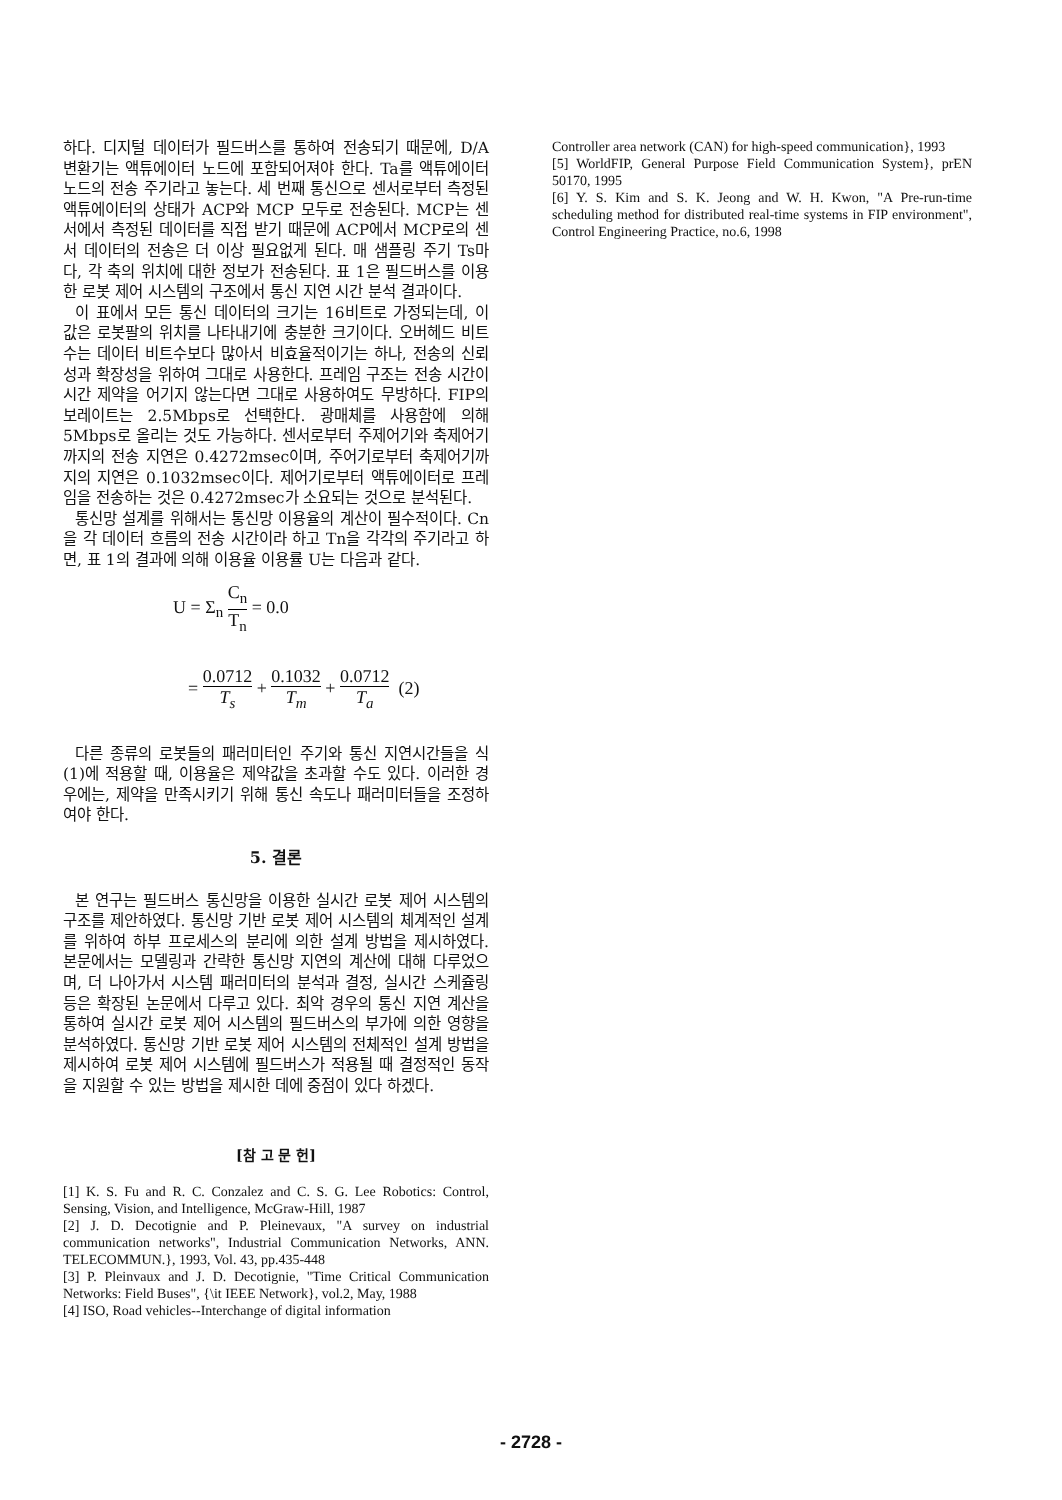하다. 디지털 데이터가 필드버스를 통하여 전송되기 때문에, D/A 변환기는 액튜에이터 노드에 포함되어져야 한다. Ta를 액튜에이터 노드의 전송 주기라고 놓는다. 세 번째 통신으로 센서로부터 측정된 액튜에이터의 상태가 ACP와 MCP 모두로 전송된다. MCP는 센서에서 측정된 데이터를 직접 받기 때문에 ACP에서 MCP로의 센서 데이터의 전송은 더 이상 필요없게 된다. 매 샘플링 주기 Ts마다, 각 축의 위치에 대한 정보가 전송된다. 표 1은 필드버스를 이용한 로봇 제어 시스템의 구조에서 통신 지연 시간 분석 결과이다.
이 표에서 모든 통신 데이터의 크기는 16비트로 가정되는데, 이 값은 로봇팔의 위치를 나타내기에 충분한 크기이다. 오버헤드 비트수는 데이터 비트수보다 많아서 비효율적이기는 하나, 전송의 신뢰성과 확장성을 위하여 그대로 사용한다. 프레임 구조는 전송 시간이 시간 제약을 어기지 않는다면 그대로 사용하여도 무방하다. FIP의 보레이트는 2.5Mbps로 선택한다. 광매체를 사용함에 의해 5Mbps로 올리는 것도 가능하다. 센서로부터 주제어기와 축제어기까지의 전송 지연은 0.4272msec이며, 주어기로부터 축제어기까지의 지연은 0.1032msec이다. 제어기로부터 액튜에이터로 프레임을 전송하는 것은 0.4272msec가 소요되는 것으로 분석된다.
통신망 설계를 위해서는 통신망 이용율의 계산이 필수적이다. Cn을 각 데이터 흐름의 전송 시간이라 하고 Tn을 각각의 주기라고 하면, 표 1의 결과에 의해 이용율 이용률 U는 다음과 같다.
U = Σ<sub>n</sub> C<sub>n</sub> T<sub>n</sub> = 0.0
= 0.0712 T<sub>s</sub> + 0.1032 T<sub>m</sub> + 0.0712 T<sub>a</sub> (2)
다른 종류의 로봇들의 패러미터인 주기와 통신 지연시간들을 식 (1)에 적용할 때, 이용율은 제약값을 초과할 수도 있다. 이러한 경우에는, 제약을 만족시키기 위해 통신 속도나 패러미터들을 조정하여야 한다.
5. 결론
본 연구는 필드버스 통신망을 이용한 실시간 로봇 제어 시스템의 구조를 제안하였다. 통신망 기반 로봇 제어 시스템의 체계적인 설계를 위하여 하부 프로세스의 분리에 의한 설계 방법을 제시하였다. 본문에서는 모델링과 간략한 통신망 지연의 계산에 대해 다루었으며, 더 나아가서 시스템 패러미터의 분석과 결정, 실시간 스케쥴링 등은 확장된 논문에서 다루고 있다. 최악 경우의 통신 지연 계산을 통하여 실시간 로봇 제어 시스템의 필드버스의 부가에 의한 영향을 분석하였다. 통신망 기반 로봇 제어 시스템의 전체적인 설계 방법을 제시하여 로봇 제어 시스템에 필드버스가 적용될 때 결정적인 동작을 지원할 수 있는 방법을 제시한 데에 중점이 있다 하겠다.
[참 고 문 헌]
[1] K. S. Fu and R. C. Conzalez and C. S. G. Lee Robotics: Control, Sensing, Vision, and Intelligence, McGraw-Hill, 1987
[2] J. D. Decotignie and P. Pleinevaux, "A survey on industrial communication networks", Industrial Communication Networks, ANN. TELECOMMUN.}, 1993, Vol. 43, pp.435-448
[3] P. Pleinvaux and J. D. Decotignie, "Time Critical Communication Networks: Field Buses", {\it IEEE Network}, vol.2, May, 1988
[4] ISO, Road vehicles--Interchange of digital information
Controller area network (CAN) for high-speed communication}, 1993
[5] WorldFIP, General Purpose Field Communication System}, prEN 50170, 1995
[6] Y. S. Kim and S. K. Jeong and W. H. Kwon, "A Pre-run-time scheduling method for distributed real-time systems in FIP environment", Control Engineering Practice, no.6, 1998
- 2728 -